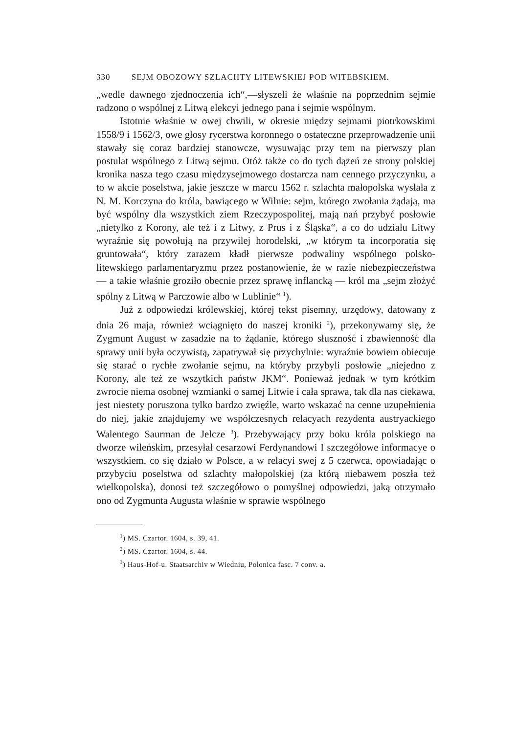330 SEJM OBOZOWY SZLACHTY LITEWSKIEJ POD WITEBSKIEM.
„wedle dawnego zjednoczenia ich“,—słyszeli że właśnie na poprzednim sejmie radzono o wspólnej z Litwą elekcyi jednego pana i sejmie wspólnym.
Istotnie właśnie w owej chwili, w okresie między sejmami piotrkowskimi 1558/9 i 1562/3, owe głosy rycerstwa koronnego o ostateczne przeprowadzenie unii stawały się coraz bardziej stanowcze, wysuwając przy tem na pierwszy plan postulat wspólnego z Litwą sejmu. Otóż także co do tych dążeń ze strony polskiej kronika nasza tego czasu międzysejmowego dostarcza nam cennego przyczynku, a to w akcie poselstwa, jakie jeszcze w marcu 1562 r. szlachta małopolska wysłała z N. M. Korczyna do króla, bawiącego w Wilnie: sejm, którego zwołania żądają, ma być wspólny dla wszystkich ziem Rzeczypospolitej, mają nań przybyć posłowie „nietylko z Korony, ale też i z Litwy, z Prus i z Śląska“, a co do udziału Litwy wyraźnie się powołują na przywilej horodelski, „w którym ta incorporatia się gruntowała“, który zarazem kładł pierwsze podwaliny wspólnego polsko-litewskiego parlamentaryzmu przez postanowienie, że w razie niebezpieczeństwa — a takie właśnie groziło obecnie przez sprawę inflancką — król ma „sejm złożyć spólny z Litwą w Parczowie albo w Lublinie“ <sup>1</sup>).
Już z odpowiedzi królewskiej, której tekst pisemny, urzędowy, datowany z dnia 26 maja, również wciągnięto do naszej kroniki <sup>2</sup>), przekonywamy się, że Zygmunt August w zasadzie na to żądanie, którego słuszność i zbawienność dla sprawy unii była oczywistą, zapatrywał się przychylnie: wyraźnie bowiem obiecuje się starać o rychłe zwołanie sejmu, na któryby przybyli posłowie „niejedno z Korony, ale też ze wszytkich państw JKM“. Ponieważ jednak w tym krótkim zwrocie niema osobnej wzmianki o samej Litwie i cała sprawa, tak dla nas ciekawa, jest niestety poruszona tylko bardzo zwięźle, warto wskazać na cenne uzupełnienia do niej, jakie znajdujemy we współczesnych relacyach rezydenta austryackiego Walentego Saurman de Jelcze <sup>3</sup>). Przebywający przy boku króla polskiego na dworze wileńskim, przesyłał cesarzowi Ferdynandowi I szczegółowe informacye o wszystkiem, co się działo w Polsce, a w relacyi swej z 5 czerwca, opowiadając o przybyciu poselstwa od szlachty małopolskiej (za którą niebawem poszła też wielkopolska), donosi też szczegółowo o pomyślnej odpowiedzi, jaką otrzymało ono od Zygmunta Augusta właśnie w sprawie wspólnego
<sup>1</sup>) MS. Czartor. 1604, s. 39, 41.
<sup>2</sup>) MS. Czartor. 1604, s. 44.
<sup>3</sup>) Haus-Hof-u. Staatsarchiv w Wiedniu, Polonica fasc. 7 conv. a.